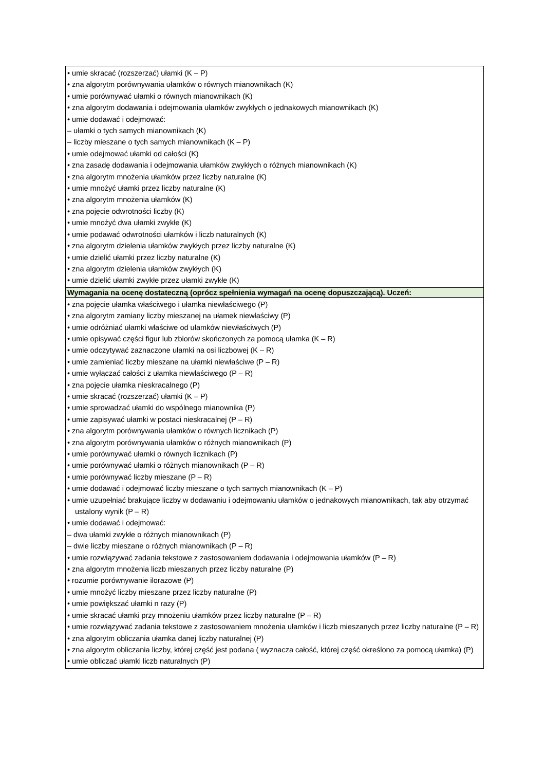| • umie skracać (rozszerzać) ułamki (K – P) • zna algorytm porównywania ułamków o równych mianownikach (K) • umie porównywać ułamki o równych mianownikach (K) • zna algorytm dodawania i odejmowania ułamków zwykłych o jednakowych mianownikach (K) • umie dodawać i odejmować: – ułamki o tych samych mianownikach (K) – liczby mieszane o tych samych mianownikach (K – P) • umie odejmować ułamki od całości (K) • zna zasadę dodawania i odejmowania ułamków zwykłych o różnych mianownikach (K) • zna algorytm mnożenia ułamków przez liczby naturalne (K) • umie mnożyć ułamki przez liczby naturalne (K) • zna algorytm mnożenia ułamków (K) • zna pojęcie odwrotności liczby (K) • umie mnożyć dwa ułamki zwykłe (K) • umie podawać odwrotności ułamków i liczb naturalnych (K) • zna algorytm dzielenia ułamków zwykłych przez liczby naturalne (K) • umie dzielić ułamki przez liczby naturalne (K) • zna algorytm dzielenia ułamków zwykłych (K) • umie dzielić ułamki zwykłe przez ułamki zwykłe (K) |
| Wymagania na ocenę dostateczną (oprócz spełnienia wymagań na ocenę dopuszczającą). Uczeń: |
| • zna pojęcie ułamka właściwego i ułamka niewłaściwego (P) • zna algorytm zamiany liczby mieszanej na ułamek niewłaściwy (P) • umie odróżniać ułamki właściwe od ułamków niewłaściwych (P) • umie opisywać części figur lub zbiorów skończonych za pomocą ułamka (K – R) • umie odczytywać zaznaczone ułamki na osi liczbowej (K – R) • umie zamieniać liczby mieszane na ułamki niewłaściwe (P – R) • umie wyłączać całości z ułamka niewłaściwego (P – R) • zna pojęcie ułamka nieskracalnego (P) • umie skracać (rozszerzać) ułamki (K – P) • umie sprowadzać ułamki do wspólnego mianownika (P) • umie zapisywać ułamki w postaci nieskracalnej (P – R) • zna algorytm porównywania ułamków o równych licznikach (P) • zna algorytm porównywania ułamków o różnych mianownikach (P) • umie porównywać ułamki o równych licznikach (P) • umie porównywać ułamki o różnych mianownikach (P – R) • umie porównywać liczby mieszane (P – R) • umie dodawać i odejmować liczby mieszane o tych samych mianownikach (K – P) • umie uzupełniać brakujące liczby w dodawaniu i odejmowaniu ułamków o jednakowych mianownikach, tak aby otrzymać ustalony wynik (P – R) • umie dodawać i odejmować: – dwa ułamki zwykłe o różnych mianownikach (P) – dwie liczby mieszane o różnych mianownikach (P – R) • umie rozwiązywać zadania tekstowe z zastosowaniem dodawania i odejmowania ułamków (P – R) • zna algorytm mnożenia liczb mieszanych przez liczby naturalne (P) • rozumie porównywanie ilorazowe (P) • umie mnożyć liczby mieszane przez liczby naturalne (P) • umie powiększać ułamki n razy (P) • umie skracać ułamki przy mnożeniu ułamków przez liczby naturalne (P – R) • umie rozwiązywać zadania tekstowe z zastosowaniem mnożenia ułamków i liczb mieszanych przez liczby naturalne (P – R) • zna algorytm obliczania ułamka danej liczby naturalnej (P) • zna algorytm obliczania liczby, której część jest podana ( wyznacza całość, której część określono za pomocą ułamka) (P) • umie obliczać ułamki liczb naturalnych (P) |